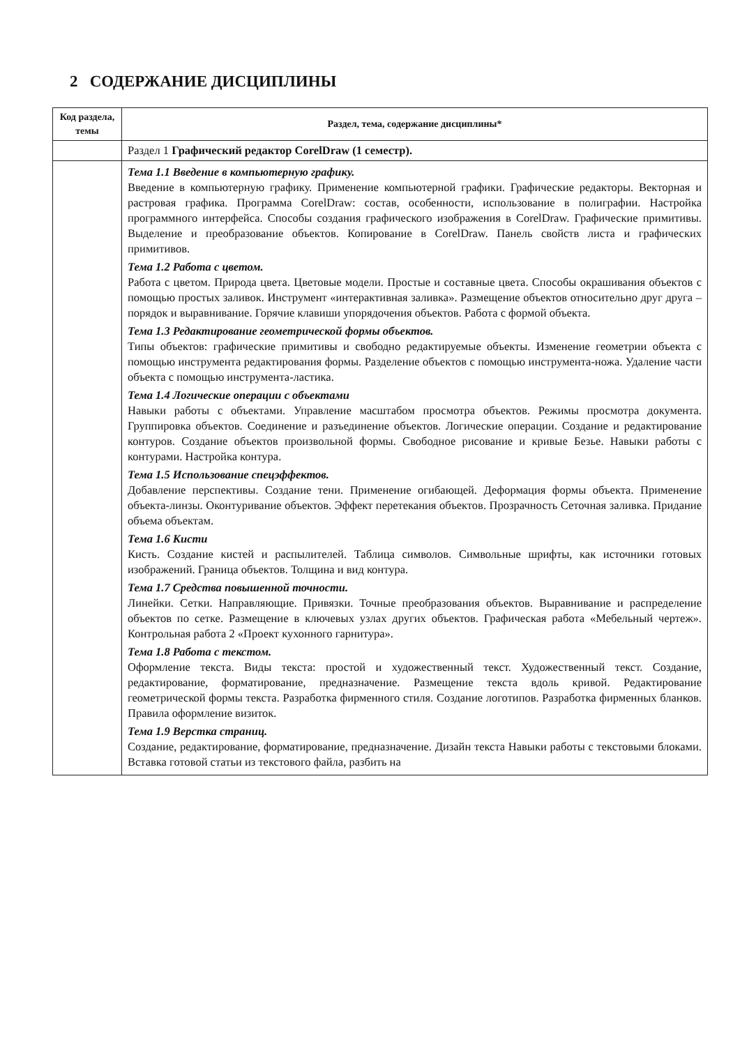2 СОДЕРЖАНИЕ ДИСЦИПЛИНЫ
| Код раздела, темы | Раздел, тема, содержание дисциплины* |
| --- | --- |
| | Раздел 1 Графический редактор CorelDraw (1 семестр). |
| | Тема 1.1 Введение в компьютерную графику. Введение в компьютерную графику. Применение компьютерной графики. Графические редакторы. Векторная и растровая графика. Программа CorelDraw: состав, особенности, использование в полиграфии. Настройка программного интерфейса. Способы создания графического изображения в CorelDraw. Графические примитивы. Выделение и преобразование объектов. Копирование в CorelDraw. Панель свойств листа и графических примитивов. Тема 1.2 Работа с цветом. Работа с цветом. Природа цвета. Цветовые модели. Простые и составные цвета. Способы окрашивания объектов с помощью простых заливок. Инструмент «интерактивная заливка». Размещение объектов относительно друг друга – порядок и выравнивание. Горячие клавиши упорядочения объектов. Работа с формой объекта. Тема 1.3 Редактирование геометрической формы объектов. Типы объектов: графические примитивы и свободно редактируемые объекты. Изменение геометрии объекта с помощью инструмента редактирования формы. Разделение объектов с помощью инструмента-ножа. Удаление части объекта с помощью инструмента-ластика. Тема 1.4 Логические операции с объектами Навыки работы с объектами. Управление масштабом просмотра объектов. Режимы просмотра документа. Группировка объектов. Соединение и разъединение объектов. Логические операции. Создание и редактирование контуров. Создание объектов произвольной формы. Свободное рисование и кривые Безье. Навыки работы с контурами. Настройка контура. Тема 1.5 Использование спецэффектов. Добавление перспективы. Создание тени. Применение огибающей. Деформация формы объекта. Применение объекта-линзы. Оконтуривание объектов. Эффект перетекания объектов. Прозрачность Сеточная заливка. Придание объема объектам. Тема 1.6 Кисти Кисть. Создание кистей и распылителей. Таблица символов. Символьные шрифты, как источники готовых изображений. Граница объектов. Толщина и вид контура. Тема 1.7 Средства повышенной точности. Линейки. Сетки. Направляющие. Привязки. Точные преобразования объектов. Выравнивание и распределение объектов по сетке. Размещение в ключевых узлах других объектов. Графическая работа «Мебельный чертеж». Контрольная работа 2 «Проект кухонного гарнитура». Тема 1.8 Работа с текстом. Оформление текста. Виды текста: простой и художественный текст. Художественный текст. Создание, редактирование, форматирование, предназначение. Размещение текста вдоль кривой. Редактирование геометрической формы текста. Разработка фирменного стиля. Создание логотипов. Разработка фирменных бланков. Правила оформление визиток. Тема 1.9 Верстка страниц. Создание, редактирование, форматирование, предназначение. Дизайн текста Навыки работы с текстовыми блоками. Вставка готовой статьи из текстового файла, разбить на |